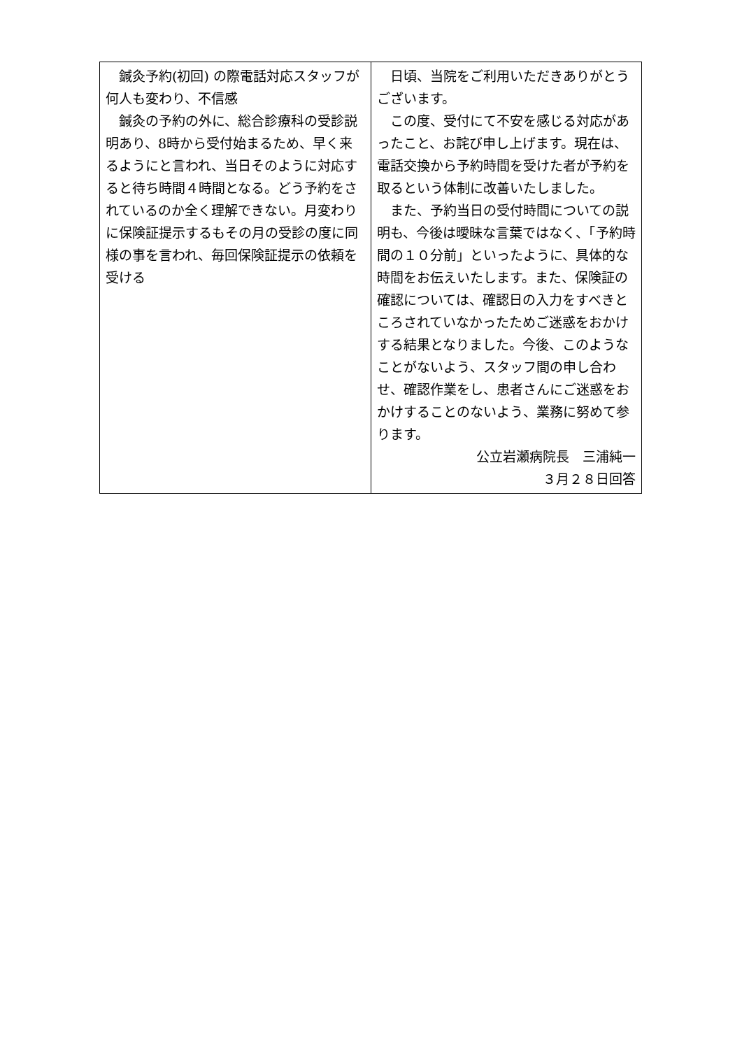| 鍼灸予約(初回) の際電話対応スタッフが何人も変わり、不信感 鍼灸の予約の外に、総合診療科の受診説明あり、8時から受付始まるため、早く来るようにと言われ、当日そのように対応すると待ち時間４時間となる。どう予約をされているのか全く理解できない。月変わりに保険証提示するもその月の受診の度に同様の事を言われ、毎回保険証提示の依頼を受ける | 日頃、当院をご利用いただきありがとうございます。 この度、受付にて不安を感じる対応があったこと、お詫び申し上げます。現在は、電話交換から予約時間を受けた者が予約を取るという体制に改善いたしました。 また、予約当日の受付時間についての説明も、今後は曖昧な言葉ではなく、「予約時間の１０分前」といったように、具体的な時間をお伝えいたします。また、保険証の確認については、確認日の入力をすべきところされていなかったためご迷惑をおかけする結果となりました。今後、このようなことがないよう、スタッフ間の申し合わせ、確認作業をし、患者さんにご迷惑をおかけすることのないよう、業務に努めて参ります。 公立岩瀬病院長 三浦純一 ３月２８日回答 |